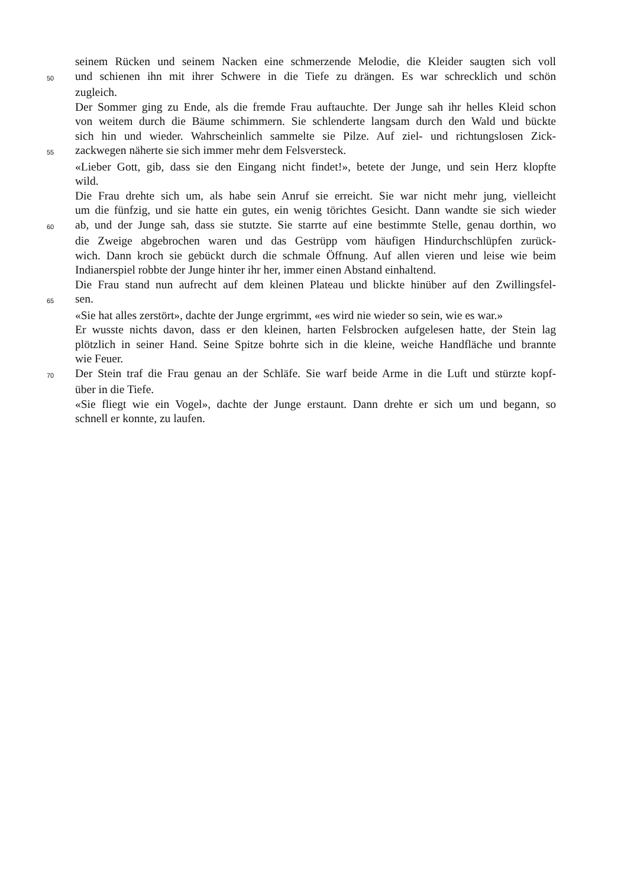seinem Rücken und seinem Nacken eine schmerzende Melodie, die Kleider saugten sich voll
50 und schienen ihn mit ihrer Schwere in die Tiefe zu drängen. Es war schrecklich und schön
zugleich.
Der Sommer ging zu Ende, als die fremde Frau auftauchte. Der Junge sah ihr helles Kleid schon
von weitem durch die Bäume schimmern. Sie schlenderte langsam durch den Wald und bückte
sich hin und wieder. Wahrscheinlich sammelte sie Pilze. Auf ziel- und richtungslosen Zick-
55 zackwegen näherte sie sich immer mehr dem Felsversteck.
«Lieber Gott, gib, dass sie den Eingang nicht findet!», betete der Junge, und sein Herz klopfte
wild.
Die Frau drehte sich um, als habe sein Anruf sie erreicht. Sie war nicht mehr jung, vielleicht
um die fünfzig, und sie hatte ein gutes, ein wenig törichtes Gesicht. Dann wandte sie sich wieder
60 ab, und der Junge sah, dass sie stutzte. Sie starrte auf eine bestimmte Stelle, genau dorthin, wo
die Zweige abgebrochen waren und das Gestrüpp vom häufigen Hindurchschlüpfen zurück-
wich. Dann kroch sie gebückt durch die schmale Öffnung. Auf allen vieren und leise wie beim
Indianerspiel robbte der Junge hinter ihr her, immer einen Abstand einhaltend.
Die Frau stand nun aufrecht auf dem kleinen Plateau und blickte hinüber auf den Zwillingsfel-
65 sen.
«Sie hat alles zerstört», dachte der Junge ergrimmt, «es wird nie wieder so sein, wie es war.»
Er wusste nichts davon, dass er den kleinen, harten Felsbrocken aufgelesen hatte, der Stein lag
plötzlich in seiner Hand. Seine Spitze bohrte sich in die kleine, weiche Handfläche und brannte
wie Feuer.
70 Der Stein traf die Frau genau an der Schläfe. Sie warf beide Arme in die Luft und stürzte kopf-
über in die Tiefe.
«Sie fliegt wie ein Vogel», dachte der Junge erstaunt. Dann drehte er sich um und begann, so
schnell er konnte, zu laufen.